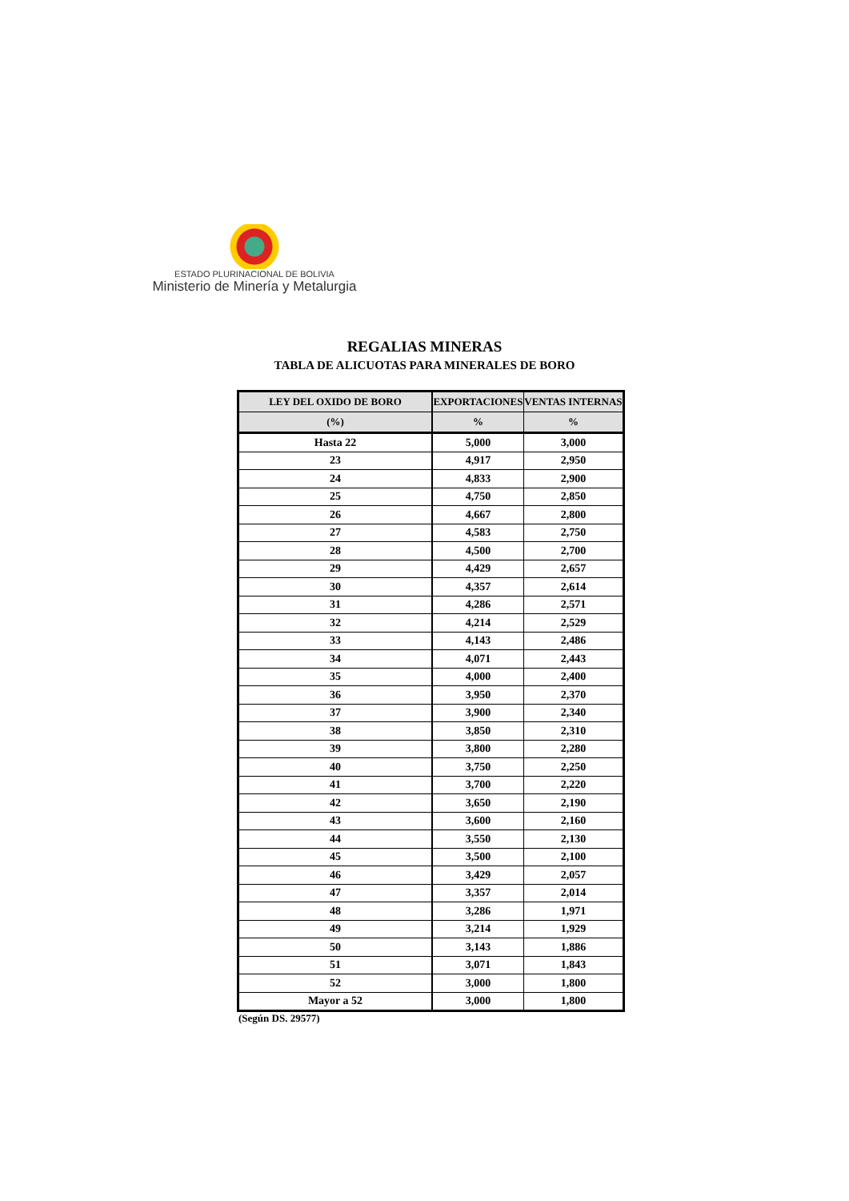ESTADO PLURINACIONAL DE BOLIVIA
Ministerio de Minería y Metalurgia
REGALIAS MINERAS
TABLA DE ALICUOTAS PARA MINERALES DE BORO
| LEY DEL OXIDO DE BORO | EXPORTACIONES | VENTAS INTERNAS |
| --- | --- | --- |
| (%) | % | % |
| Hasta 22 | 5,000 | 3,000 |
| 23 | 4,917 | 2,950 |
| 24 | 4,833 | 2,900 |
| 25 | 4,750 | 2,850 |
| 26 | 4,667 | 2,800 |
| 27 | 4,583 | 2,750 |
| 28 | 4,500 | 2,700 |
| 29 | 4,429 | 2,657 |
| 30 | 4,357 | 2,614 |
| 31 | 4,286 | 2,571 |
| 32 | 4,214 | 2,529 |
| 33 | 4,143 | 2,486 |
| 34 | 4,071 | 2,443 |
| 35 | 4,000 | 2,400 |
| 36 | 3,950 | 2,370 |
| 37 | 3,900 | 2,340 |
| 38 | 3,850 | 2,310 |
| 39 | 3,800 | 2,280 |
| 40 | 3,750 | 2,250 |
| 41 | 3,700 | 2,220 |
| 42 | 3,650 | 2,190 |
| 43 | 3,600 | 2,160 |
| 44 | 3,550 | 2,130 |
| 45 | 3,500 | 2,100 |
| 46 | 3,429 | 2,057 |
| 47 | 3,357 | 2,014 |
| 48 | 3,286 | 1,971 |
| 49 | 3,214 | 1,929 |
| 50 | 3,143 | 1,886 |
| 51 | 3,071 | 1,843 |
| 52 | 3,000 | 1,800 |
| Mayor a 52 | 3,000 | 1,800 |
(Según DS. 29577)